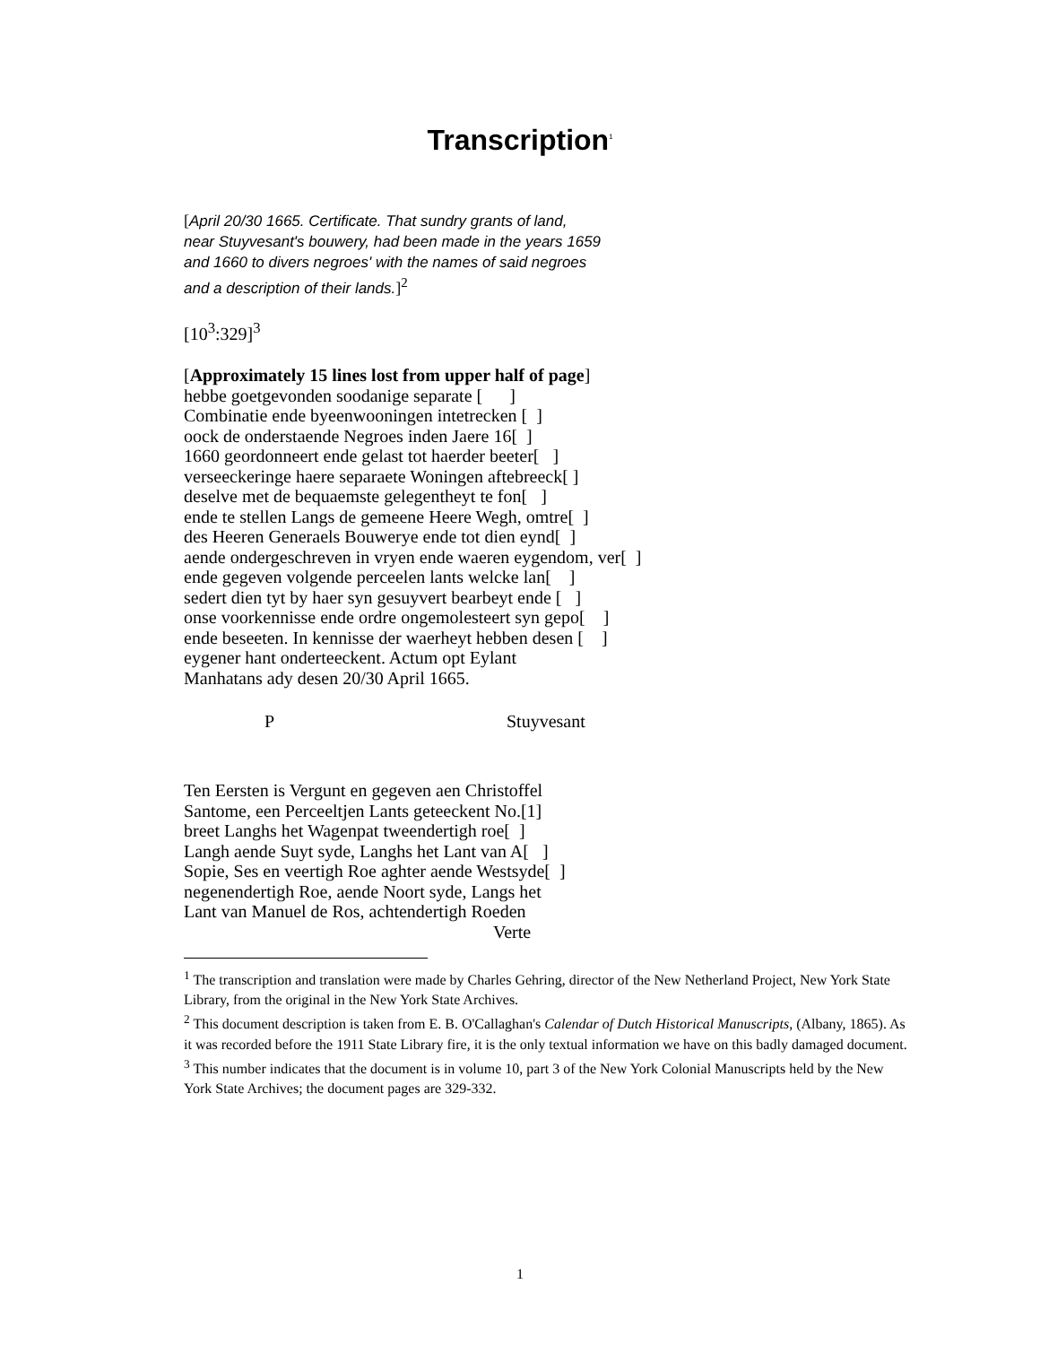Transcription<sup>1</sup>
[April 20/30 1665. Certificate. That sundry grants of land,
near Stuyvesant's bouwery, had been made in the years 1659
and 1660 to divers negroes' with the names of said negroes
and a description of their lands.]<sup>2</sup>
[10<sup>3</sup>:329]<sup>3</sup>
[Approximately 15 lines lost from upper half of page]
hebbe goetgevonden soodanige separate [ ]
Combinatie ende byeenwooningen intetrecken [ ]
oock de onderstaende Negroes inden Jaere 16[ ]
1660 geordonneert ende gelast tot haerder beeter[ ]
verseeckeringe haere separaete Woningen aftebreeck[ ]
deselve met de bequaemste gelegentheyt te fon[ ]
ende te stellen Langs de gemeene Heere Wegh, omtre[ ]
des Heeren Generaels Bouwerye ende tot dien eynd[ ]
aende ondergeschreven in vryen ende waeren eygendom, ver[ ]
ende gegeven volgende perceelen lants welcke lan[ ]
sedert dien tyt by haer syn gesuyvert bearbeyt ende [ ]
onse voorkennisse ende ordre ongemolesteert syn gepo[ ]
ende beseeten. In kennisse der waerheyt hebben desen [ ]
eygener hant onderteeckent. Actum opt Eylant
Manhatans ady desen 20/30 April 1665.
P Stuyvesant
Ten Eersten is Vergunt en gegeven aen Christoffel
Santome, een Perceeltjen Lants geteeckent No.[1]
breet Langhs het Wagenpat tweendertigh roe[ ]
Langh aende Suyt syde, Langhs het Lant van A[ ]
Sopie, Ses en veertigh Roe aghter aende Westsyde[ ]
negenendertigh Roe, aende Noort syde, Langs het
Lant van Manuel de Ros, achtendertigh Roeden
Verte
<sup>1</sup> The transcription and translation were made by Charles Gehring, director of the New Netherland Project, New York State Library, from the original in the New York State Archives.
<sup>2</sup> This document description is taken from E. B. O'Callaghan's Calendar of Dutch Historical Manuscripts, (Albany, 1865). As it was recorded before the 1911 State Library fire, it is the only textual information we have on this badly damaged document.
<sup>3</sup> This number indicates that the document is in volume 10, part 3 of the New York Colonial Manuscripts held by the New York State Archives; the document pages are 329-332.
1